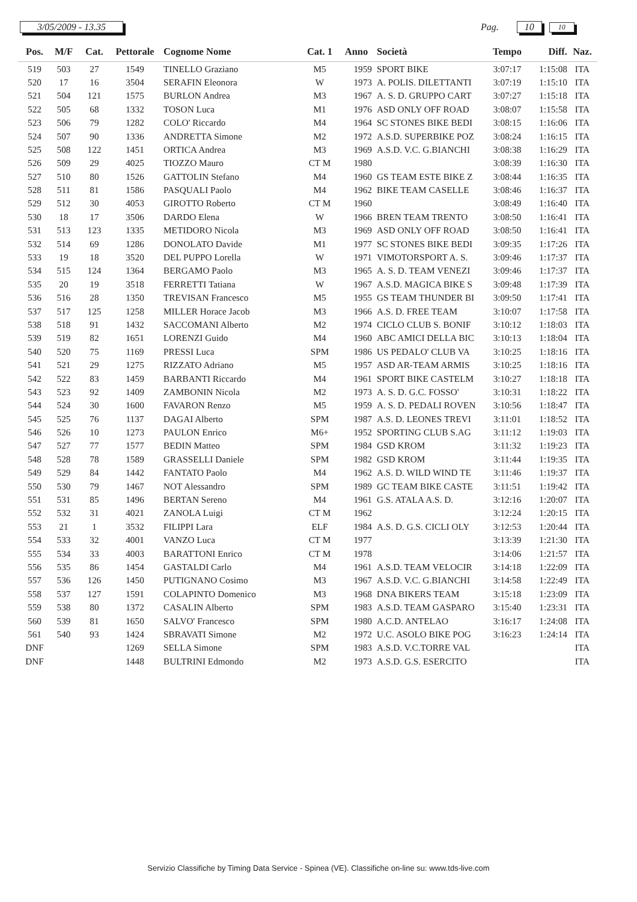3/05/2009 - 13.35 Pag. 10
10
| Pos. | M/F | Cat. | Pettorale | Cognome Nome | Cat. 1 | Anno | Società | Tempo | Diff. | Naz. |
| --- | --- | --- | --- | --- | --- | --- | --- | --- | --- | --- |
| 519 | 503 | 27 | 1549 | TINELLO Graziano | M5 | 1959 | SPORT BIKE | 3:07:17 | 1:15:08 | ITA |
| 520 | 17 | 16 | 3504 | SERAFIN Eleonora | W | 1973 | A. POLIS. DILETTANTI | 3:07:19 | 1:15:10 | ITA |
| 521 | 504 | 121 | 1575 | BURLON Andrea | M3 | 1967 | A. S. D. GRUPPO CART | 3:07:27 | 1:15:18 | ITA |
| 522 | 505 | 68 | 1332 | TOSON Luca | M1 | 1976 | ASD ONLY OFF ROAD | 3:08:07 | 1:15:58 | ITA |
| 523 | 506 | 79 | 1282 | COLO' Riccardo | M4 | 1964 | SC STONES BIKE BEDI | 3:08:15 | 1:16:06 | ITA |
| 524 | 507 | 90 | 1336 | ANDRETTA Simone | M2 | 1972 | A.S.D. SUPERBIKE POZ | 3:08:24 | 1:16:15 | ITA |
| 525 | 508 | 122 | 1451 | ORTICA Andrea | M3 | 1969 | A.S.D. V.C. G.BIANCHI | 3:08:38 | 1:16:29 | ITA |
| 526 | 509 | 29 | 4025 | TIOZZO Mauro | CT M | 1980 | | 3:08:39 | 1:16:30 | ITA |
| 527 | 510 | 80 | 1526 | GATTOLIN Stefano | M4 | 1960 | GS TEAM ESTE BIKE Z | 3:08:44 | 1:16:35 | ITA |
| 528 | 511 | 81 | 1586 | PASQUALI Paolo | M4 | 1962 | BIKE TEAM CASELLE | 3:08:46 | 1:16:37 | ITA |
| 529 | 512 | 30 | 4053 | GIROTTO Roberto | CT M | 1960 | | 3:08:49 | 1:16:40 | ITA |
| 530 | 18 | 17 | 3506 | DARDO Elena | W | 1966 | BREN TEAM TRENTO | 3:08:50 | 1:16:41 | ITA |
| 531 | 513 | 123 | 1335 | METIDORO Nicola | M3 | 1969 | ASD ONLY OFF ROAD | 3:08:50 | 1:16:41 | ITA |
| 532 | 514 | 69 | 1286 | DONOLATO Davide | M1 | 1977 | SC STONES BIKE BEDI | 3:09:35 | 1:17:26 | ITA |
| 533 | 19 | 18 | 3520 | DEL PUPPO Lorella | W | 1971 | VIMOTORSPORT A. S. | 3:09:46 | 1:17:37 | ITA |
| 534 | 515 | 124 | 1364 | BERGAMO Paolo | M3 | 1965 | A. S. D. TEAM VENEZI | 3:09:46 | 1:17:37 | ITA |
| 535 | 20 | 19 | 3518 | FERRETTI Tatiana | W | 1967 | A.S.D. MAGICA BIKE S | 3:09:48 | 1:17:39 | ITA |
| 536 | 516 | 28 | 1350 | TREVISAN Francesco | M5 | 1955 | GS TEAM THUNDER BI | 3:09:50 | 1:17:41 | ITA |
| 537 | 517 | 125 | 1258 | MILLER Horace Jacob | M3 | 1966 | A.S. D. FREE TEAM | 3:10:07 | 1:17:58 | ITA |
| 538 | 518 | 91 | 1432 | SACCOMANI Alberto | M2 | 1974 | CICLO CLUB S. BONIF | 3:10:12 | 1:18:03 | ITA |
| 539 | 519 | 82 | 1651 | LORENZI Guido | M4 | 1960 | ABC AMICI DELLA BIC | 3:10:13 | 1:18:04 | ITA |
| 540 | 520 | 75 | 1169 | PRESSI Luca | SPM | 1986 | US PEDALO' CLUB VA | 3:10:25 | 1:18:16 | ITA |
| 541 | 521 | 29 | 1275 | RIZZATO Adriano | M5 | 1957 | ASD AR-TEAM ARMIS | 3:10:25 | 1:18:16 | ITA |
| 542 | 522 | 83 | 1459 | BARBANTI Riccardo | M4 | 1961 | SPORT BIKE CASTELM | 3:10:27 | 1:18:18 | ITA |
| 543 | 523 | 92 | 1409 | ZAMBONIN Nicola | M2 | 1973 | A. S. D. G.C. FOSSO' | 3:10:31 | 1:18:22 | ITA |
| 544 | 524 | 30 | 1600 | FAVARON Renzo | M5 | 1959 | A. S. D. PEDALI ROVEN | 3:10:56 | 1:18:47 | ITA |
| 545 | 525 | 76 | 1137 | DAGAI Alberto | SPM | 1987 | A.S. D. LEONES TREVI | 3:11:01 | 1:18:52 | ITA |
| 546 | 526 | 10 | 1273 | PAULON Enrico | M6+ | 1952 | SPORTING CLUB S.AG | 3:11:12 | 1:19:03 | ITA |
| 547 | 527 | 77 | 1577 | BEDIN Matteo | SPM | 1984 | GSD KROM | 3:11:32 | 1:19:23 | ITA |
| 548 | 528 | 78 | 1589 | GRASSELLI Daniele | SPM | 1982 | GSD KROM | 3:11:44 | 1:19:35 | ITA |
| 549 | 529 | 84 | 1442 | FANTATO Paolo | M4 | 1962 | A.S. D. WILD WIND TE | 3:11:46 | 1:19:37 | ITA |
| 550 | 530 | 79 | 1467 | NOT Alessandro | SPM | 1989 | GC TEAM BIKE CASTE | 3:11:51 | 1:19:42 | ITA |
| 551 | 531 | 85 | 1496 | BERTAN Sereno | M4 | 1961 | G.S. ATALA A.S. D. | 3:12:16 | 1:20:07 | ITA |
| 552 | 532 | 31 | 4021 | ZANOLA Luigi | CT M | 1962 | | 3:12:24 | 1:20:15 | ITA |
| 553 | 21 | 1 | 3532 | FILIPPI Lara | ELF | 1984 | A.S. D. G.S. CICLI OLY | 3:12:53 | 1:20:44 | ITA |
| 554 | 533 | 32 | 4001 | VANZO Luca | CT M | 1977 | | 3:13:39 | 1:21:30 | ITA |
| 555 | 534 | 33 | 4003 | BARATTONI Enrico | CT M | 1978 | | 3:14:06 | 1:21:57 | ITA |
| 556 | 535 | 86 | 1454 | GASTALDI Carlo | M4 | 1961 | A.S.D. TEAM VELOCIR | 3:14:18 | 1:22:09 | ITA |
| 557 | 536 | 126 | 1450 | PUTIGNANO Cosimo | M3 | 1967 | A.S.D. V.C. G.BIANCHI | 3:14:58 | 1:22:49 | ITA |
| 558 | 537 | 127 | 1591 | COLAPINTO Domenico | M3 | 1968 | DNA BIKERS TEAM | 3:15:18 | 1:23:09 | ITA |
| 559 | 538 | 80 | 1372 | CASALIN Alberto | SPM | 1983 | A.S.D. TEAM GASPARO | 3:15:40 | 1:23:31 | ITA |
| 560 | 539 | 81 | 1650 | SALVO' Francesco | SPM | 1980 | A.C.D. ANTELAO | 3:16:17 | 1:24:08 | ITA |
| 561 | 540 | 93 | 1424 | SBRAVATI Simone | M2 | 1972 | U.C. ASOLO BIKE POG | 3:16:23 | 1:24:14 | ITA |
| DNF | | | 1269 | SELLA Simone | SPM | 1983 | A.S.D. V.C.TORRE VAL | | | ITA |
| DNF | | | 1448 | BULTRINI Edmondo | M2 | 1973 | A.S.D. G.S. ESERCITO | | | ITA |
Servizio Classifiche by Timing Data Service - Spinea (VE). Classifiche on-line su: www.tds-live.com